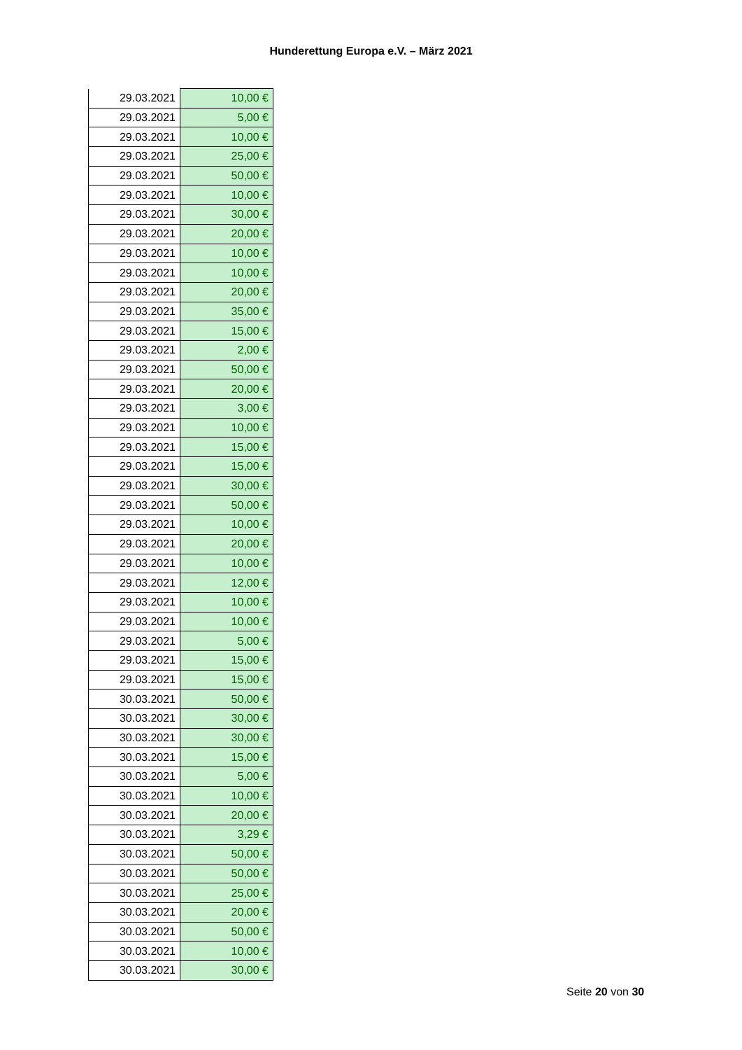Hunderettung Europa e.V. – März 2021
| 29.03.2021 | 10,00 € |
| 29.03.2021 | 5,00 € |
| 29.03.2021 | 10,00 € |
| 29.03.2021 | 25,00 € |
| 29.03.2021 | 50,00 € |
| 29.03.2021 | 10,00 € |
| 29.03.2021 | 30,00 € |
| 29.03.2021 | 20,00 € |
| 29.03.2021 | 10,00 € |
| 29.03.2021 | 10,00 € |
| 29.03.2021 | 20,00 € |
| 29.03.2021 | 35,00 € |
| 29.03.2021 | 15,00 € |
| 29.03.2021 | 2,00 € |
| 29.03.2021 | 50,00 € |
| 29.03.2021 | 20,00 € |
| 29.03.2021 | 3,00 € |
| 29.03.2021 | 10,00 € |
| 29.03.2021 | 15,00 € |
| 29.03.2021 | 15,00 € |
| 29.03.2021 | 30,00 € |
| 29.03.2021 | 50,00 € |
| 29.03.2021 | 10,00 € |
| 29.03.2021 | 20,00 € |
| 29.03.2021 | 10,00 € |
| 29.03.2021 | 12,00 € |
| 29.03.2021 | 10,00 € |
| 29.03.2021 | 10,00 € |
| 29.03.2021 | 5,00 € |
| 29.03.2021 | 15,00 € |
| 29.03.2021 | 15,00 € |
| 30.03.2021 | 50,00 € |
| 30.03.2021 | 30,00 € |
| 30.03.2021 | 30,00 € |
| 30.03.2021 | 15,00 € |
| 30.03.2021 | 5,00 € |
| 30.03.2021 | 10,00 € |
| 30.03.2021 | 20,00 € |
| 30.03.2021 | 3,29 € |
| 30.03.2021 | 50,00 € |
| 30.03.2021 | 50,00 € |
| 30.03.2021 | 25,00 € |
| 30.03.2021 | 20,00 € |
| 30.03.2021 | 50,00 € |
| 30.03.2021 | 10,00 € |
| 30.03.2021 | 30,00 € |
Seite 20 von 30